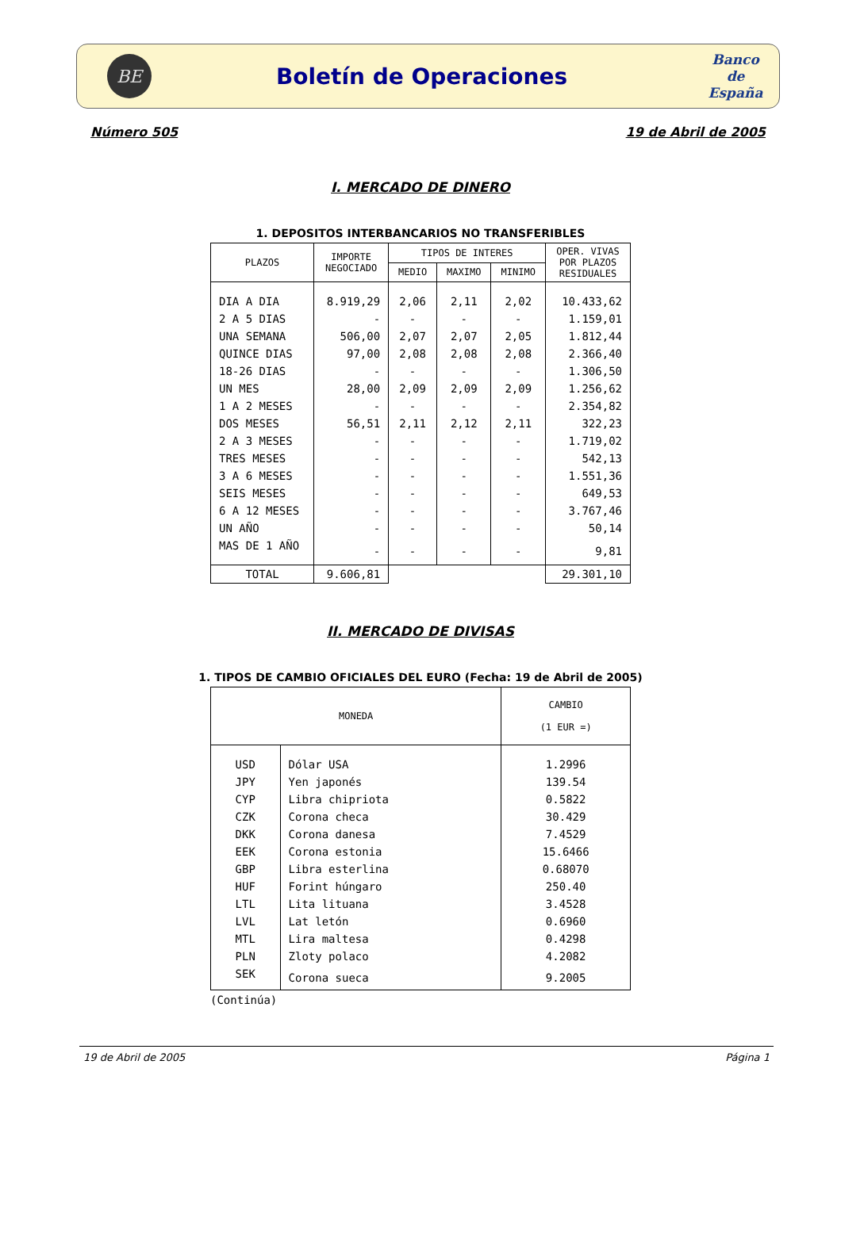BE
Boletín de Operaciones
Banco
de
España
Número 505 19 de Abril de 2005
I. MERCADO DE DINERO
1. DEPOSITOS INTERBANCARIOS NO TRANSFERIBLES
| PLAZOS | IMPORTE NEGOCIADO | TIPOS DE INTERES | | | OPER. VIVAS POR PLAZOS RESIDUALES |
| --- | --- | --- | --- | --- | --- |
| | | MEDIO | MAXIMO | MINIMO | |
| DIA A DIA | 8.919,29 | 2,06 | 2,11 | 2,02 | 10.433,62 |
| 2 A 5 DIAS | - | - | - | - | 1.159,01 |
| UNA SEMANA | 506,00 | 2,07 | 2,07 | 2,05 | 1.812,44 |
| QUINCE DIAS | 97,00 | 2,08 | 2,08 | 2,08 | 2.366,40 |
| 18-26 DIAS | - | - | - | - | 1.306,50 |
| UN MES | 28,00 | 2,09 | 2,09 | 2,09 | 1.256,62 |
| 1 A 2 MESES | - | - | - | - | 2.354,82 |
| DOS MESES | 56,51 | 2,11 | 2,12 | 2,11 | 322,23 |
| 2 A 3 MESES | - | - | - | - | 1.719,02 |
| TRES MESES | - | - | - | - | 542,13 |
| 3 A 6 MESES | - | - | - | - | 1.551,36 |
| SEIS MESES | - | - | - | - | 649,53 |
| 6 A 12 MESES | - | - | - | - | 3.767,46 |
| UN AÑO | - | - | - | - | 50,14 |
| MAS DE 1 AÑO | - | - | - | - | 9,81 |
| TOTAL | 9.606,81 | | | | 29.301,10 |
II. MERCADO DE DIVISAS
1. TIPOS DE CAMBIO OFICIALES DEL EURO (Fecha: 19 de Abril de 2005)
| MONEDA | | CAMBIO (1 EUR =) |
| --- | --- | --- |
| USD | Dólar USA | 1.2996 |
| JPY | Yen japonés | 139.54 |
| CYP | Libra chipriota | 0.5822 |
| CZK | Corona checa | 30.429 |
| DKK | Corona danesa | 7.4529 |
| EEK | Corona estonia | 15.6466 |
| GBP | Libra esterlina | 0.68070 |
| HUF | Forint húngaro | 250.40 |
| LTL | Lita lituana | 3.4528 |
| LVL | Lat letón | 0.6960 |
| MTL | Lira maltesa | 0.4298 |
| PLN | Zloty polaco | 4.2082 |
| SEK | Corona sueca | 9.2005 |
(Continúa)
19 de Abril de 2005 Página 1